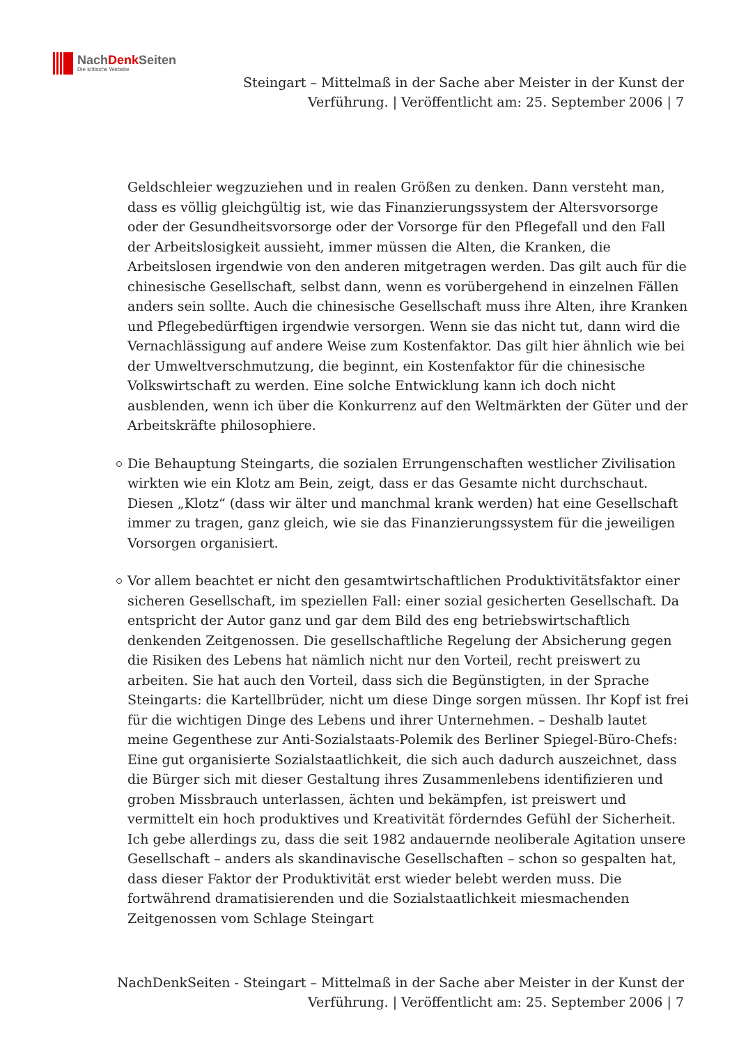NachDenk Seiten
Die kritische Website
Steingart – Mittelmaß in der Sache aber Meister in der Kunst der Verführung. | Veröffentlicht am: 25. September 2006 | 7
Geldschleier wegzuziehen und in realen Größen zu denken. Dann versteht man, dass es völlig gleichgültig ist, wie das Finanzierungssystem der Altersvorsorge oder der Gesundheitsvorsorge oder der Vorsorge für den Pflegefall und den Fall der Arbeitslosigkeit aussieht, immer müssen die Alten, die Kranken, die Arbeitslosen irgendwie von den anderen mitgetragen werden. Das gilt auch für die chinesische Gesellschaft, selbst dann, wenn es vorübergehend in einzelnen Fällen anders sein sollte. Auch die chinesische Gesellschaft muss ihre Alten, ihre Kranken und Pflegebedürftigen irgendwie versorgen. Wenn sie das nicht tut, dann wird die Vernachlässigung auf andere Weise zum Kostenfaktor. Das gilt hier ähnlich wie bei der Umweltverschmutzung, die beginnt, ein Kostenfaktor für die chinesische Volkswirtschaft zu werden. Eine solche Entwicklung kann ich doch nicht ausblenden, wenn ich über die Konkurrenz auf den Weltmärkten der Güter und der Arbeitskräfte philosophiere.
Die Behauptung Steingarts, die sozialen Errungenschaften westlicher Zivilisation wirkten wie ein Klotz am Bein, zeigt, dass er das Gesamte nicht durchschaut. Diesen „Klotz“ (dass wir älter und manchmal krank werden) hat eine Gesellschaft immer zu tragen, ganz gleich, wie sie das Finanzierungssystem für die jeweiligen Vorsorgen organisiert.
Vor allem beachtet er nicht den gesamtwirtschaftlichen Produktivitätsfaktor einer sicheren Gesellschaft, im speziellen Fall: einer sozial gesicherten Gesellschaft. Da entspricht der Autor ganz und gar dem Bild des eng betriebswirtschaftlich denkenden Zeitgenossen. Die gesellschaftliche Regelung der Absicherung gegen die Risiken des Lebens hat nämlich nicht nur den Vorteil, recht preiswert zu arbeiten. Sie hat auch den Vorteil, dass sich die Begünstigten, in der Sprache Steingarts: die Kartellbrüder, nicht um diese Dinge sorgen müssen. Ihr Kopf ist frei für die wichtigen Dinge des Lebens und ihrer Unternehmen. – Deshalb lautet meine Gegenthese zur Anti-Sozialstaats-Polemik des Berliner Spiegel-Büro-Chefs: Eine gut organisierte Sozialstaatlichkeit, die sich auch dadurch auszeichnet, dass die Bürger sich mit dieser Gestaltung ihres Zusammenlebens identifizieren und groben Missbrauch unterlassen, ächten und bekämpfen, ist preiswert und vermittelt ein hoch produktives und Kreativität förderndes Gefühl der Sicherheit. Ich gebe allerdings zu, dass die seit 1982 andauernde neoliberale Agitation unsere Gesellschaft – anders als skandinavische Gesellschaften – schon so gespalten hat, dass dieser Faktor der Produktivität erst wieder belebt werden muss. Die fortwährend dramatisierenden und die Sozialstaatlichkeit miesmachenden Zeitgenossen vom Schlage Steingart
NachDenkSeiten - Steingart – Mittelmaß in der Sache aber Meister in der Kunst der Verführung. | Veröffentlicht am: 25. September 2006 | 7